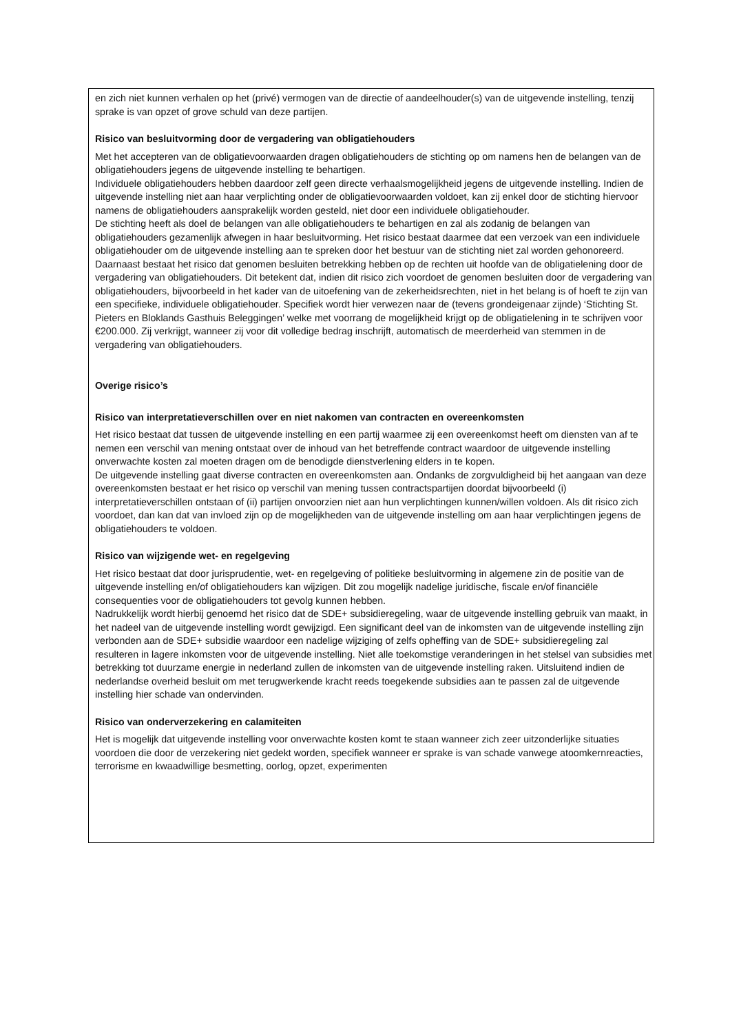en zich niet kunnen verhalen op het (privé) vermogen van de directie of aandeelhouder(s) van de uitgevende instelling, tenzij sprake is van opzet of grove schuld van deze partijen.
Risico van besluitvorming door de vergadering van obligatiehouders
Met het accepteren van de obligatievoorwaarden dragen obligatiehouders de stichting op om namens hen de belangen van de obligatiehouders jegens de uitgevende instelling te behartigen.
Individuele obligatiehouders hebben daardoor zelf geen directe verhaalsmogelijkheid jegens de uitgevende instelling. Indien de uitgevende instelling niet aan haar verplichting onder de obligatievoorwaarden voldoet, kan zij enkel door de stichting hiervoor namens de obligatiehouders aansprakelijk worden gesteld, niet door een individuele obligatiehouder.
De stichting heeft als doel de belangen van alle obligatiehouders te behartigen en zal als zodanig de belangen van obligatiehouders gezamenlijk afwegen in haar besluitvorming. Het risico bestaat daarmee dat een verzoek van een individuele obligatiehouder om de uitgevende instelling aan te spreken door het bestuur van de stichting niet zal worden gehonoreerd.
Daarnaast bestaat het risico dat genomen besluiten betrekking hebben op de rechten uit hoofde van de obligatielening door de vergadering van obligatiehouders. Dit betekent dat, indien dit risico zich voordoet de genomen besluiten door de vergadering van obligatiehouders, bijvoorbeeld in het kader van de uitoefening van de zekerheidsrechten, niet in het belang is of hoeft te zijn van een specifieke, individuele obligatiehouder. Specifiek wordt hier verwezen naar de (tevens grondeigenaar zijnde) ‘Stichting St. Pieters en Bloklands Gasthuis Beleggingen’ welke met voorrang de mogelijkheid krijgt op de obligatielening in te schrijven voor €200.000. Zij verkrijgt, wanneer zij voor dit volledige bedrag inschrijft, automatisch de meerderheid van stemmen in de vergadering van obligatiehouders.
Overige risico’s
Risico van interpretatieverschillen over en niet nakomen van contracten en overeenkomsten
Het risico bestaat dat tussen de uitgevende instelling en een partij waarmee zij een overeenkomst heeft om diensten van af te nemen een verschil van mening ontstaat over de inhoud van het betreffende contract waardoor de uitgevende instelling onverwachte kosten zal moeten dragen om de benodigde dienstverlening elders in te kopen.
De uitgevende instelling gaat diverse contracten en overeenkomsten aan. Ondanks de zorgvuldigheid bij het aangaan van deze overeenkomsten bestaat er het risico op verschil van mening tussen contractspartijen doordat bijvoorbeeld (i) interpretatieverschillen ontstaan of (ii) partijen onvoorzien niet aan hun verplichtingen kunnen/willen voldoen. Als dit risico zich voordoet, dan kan dat van invloed zijn op de mogelijkheden van de uitgevende instelling om aan haar verplichtingen jegens de obligatiehouders te voldoen.
Risico van wijzigende wet- en regelgeving
Het risico bestaat dat door jurisprudentie, wet- en regelgeving of politieke besluitvorming in algemene zin de positie van de uitgevende instelling en/of obligatiehouders kan wijzigen. Dit zou mogelijk nadelige juridische, fiscale en/of financiële consequenties voor de obligatiehouders tot gevolg kunnen hebben.
Nadrukkelijk wordt hierbij genoemd het risico dat de SDE+ subsidieregeling, waar de uitgevende instelling gebruik van maakt, in het nadeel van de uitgevende instelling wordt gewijzigd. Een significant deel van de inkomsten van de uitgevende instelling zijn verbonden aan de SDE+ subsidie waardoor een nadelige wijziging of zelfs opheffing van de SDE+ subsidieregeling zal resulteren in lagere inkomsten voor de uitgevende instelling. Niet alle toekomstige veranderingen in het stelsel van subsidies met betrekking tot duurzame energie in nederland zullen de inkomsten van de uitgevende instelling raken. Uitsluitend indien de nederlandse overheid besluit om met terugwerkende kracht reeds toegekende subsidies aan te passen zal de uitgevende instelling hier schade van ondervinden.
Risico van onderverzekering en calamiteiten
Het is mogelijk dat uitgevende instelling voor onverwachte kosten komt te staan wanneer zich zeer uitzonderlijke situaties voordoen die door de verzekering niet gedekt worden, specifiek wanneer er sprake is van schade vanwege atoomkernreacties, terrorisme en kwaadwillige besmetting, oorlog, opzet, experimenten